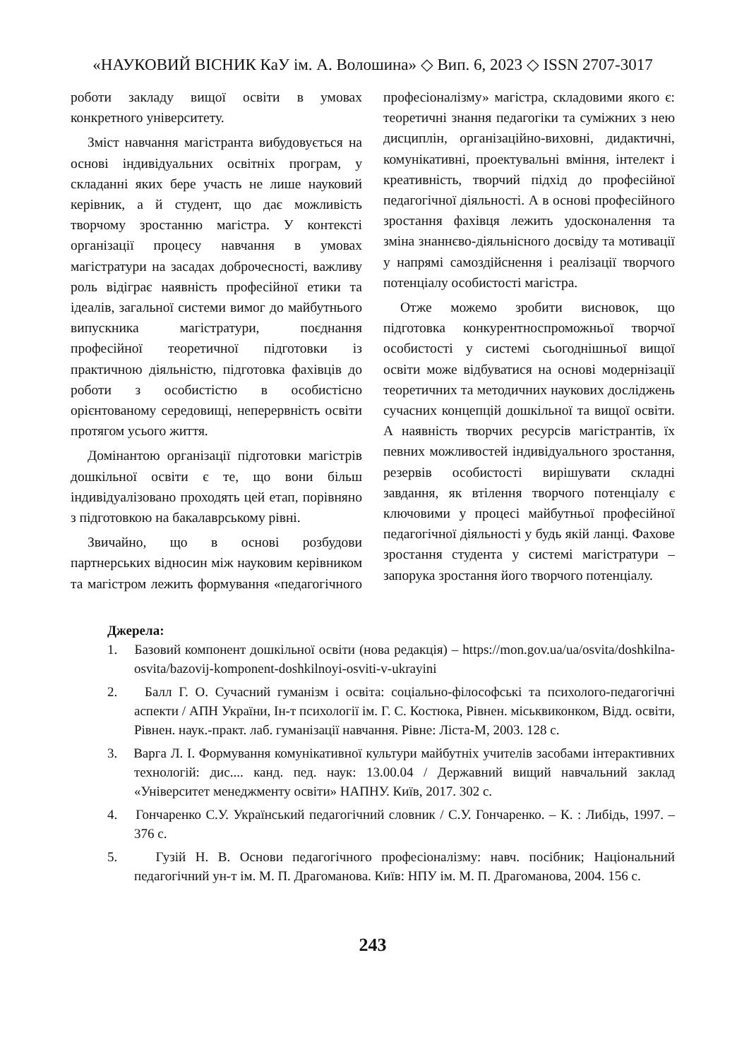«НАУКОВИЙ ВІСНИК КаУ ім. А. Волошина» ◇ Вип. 6, 2023 ◇ ISSN 2707-3017
роботи закладу вищої освіти в умовах конкретного університету.
Зміст навчання магістранта вибудовується на основі індивідуальних освітніх програм, у складанні яких бере участь не лише науковий керівник, а й студент, що дає можливість творчому зростанню магістра. У контексті організації процесу навчання в умовах магістратури на засадах доброчесності, важливу роль відіграє наявність професійної етики та ідеалів, загальної системи вимог до майбутнього випускника магістратури, поєднання професійної теоретичної підготовки із практичною діяльністю, підготовка фахівців до роботи з особистістю в особистісно орієнтованому середовищі, неперервність освіти протягом усього життя.
Домінантою організації підготовки магістрів дошкільної освіти є те, що вони більш індивідуалізовано проходять цей етап, порівняно з підготовкою на бакалаврському рівні.
Звичайно, що в основі розбудови партнерських відносин між науковим керівником та магістром лежить формування «педагогічного професіоналізму» магістра, складовими якого є: теоретичні знання педагогіки та суміжних з нею дисциплін, організаційно-виховні, дидактичні, комунікативні, проектувальні вміння, інтелект і креативність, творчий підхід до професійної педагогічної діяльності. А в основі професійного зростання фахівця лежить удосконалення та зміна знаннєво-діяльнісного досвіду та мотивації у напрямі самоздійснення і реалізації творчого потенціалу особистості магістра.
Отже можемо зробити висновок, що підготовка конкурентноспроможньої творчої особистості у системі сьогоднішньої вищої освіти може відбуватися на основі модернізації теоретичних та методичних наукових досліджень сучасних концепцій дошкільної та вищої освіти. А наявність творчих ресурсів магістрантів, їх певних можливостей індивідуального зростання, резервів особистості вирішувати складні завдання, як втілення творчого потенціалу є ключовими у процесі майбутньої професійної педагогічної діяльності у будь якій ланці. Фахове зростання студента у системі магістратури – запорука зростання його творчого потенціалу.
Джерела:
1. Базовий компонент дошкільної освіти (нова редакція) – https://mon.gov.ua/ua/osvita/doshkilna-osvita/bazovij-komponent-doshkilnoyi-osviti-v-ukrayini
2. Балл Г. О. Сучасний гуманізм і освіта: соціально-філософські та психолого-педагогічні аспекти / АПН України, Ін-т психології ім. Г. С. Костюка, Рівнен. міськвиконком, Відд. освіти, Рівнен. наук.-практ. лаб. гуманізації навчання. Рівне: Ліста-М, 2003. 128 с.
3. Варга Л. І. Формування комунікативної культури майбутніх учителів засобами інтерактивних технологій: дис.... канд. пед. наук: 13.00.04 / Державний вищий навчальний заклад «Університет менеджменту освіти» НАПНУ. Київ, 2017. 302 с.
4. Гончаренко С.У. Український педагогічний словник / С.У. Гончаренко. – К. : Либідь, 1997. – 376 с.
5. Гузій Н. В. Основи педагогічного професіоналізму: навч. посібник; Національний педагогічний ун-т ім. М. П. Драгоманова. Київ: НПУ ім. М. П. Драгоманова, 2004. 156 с.
243